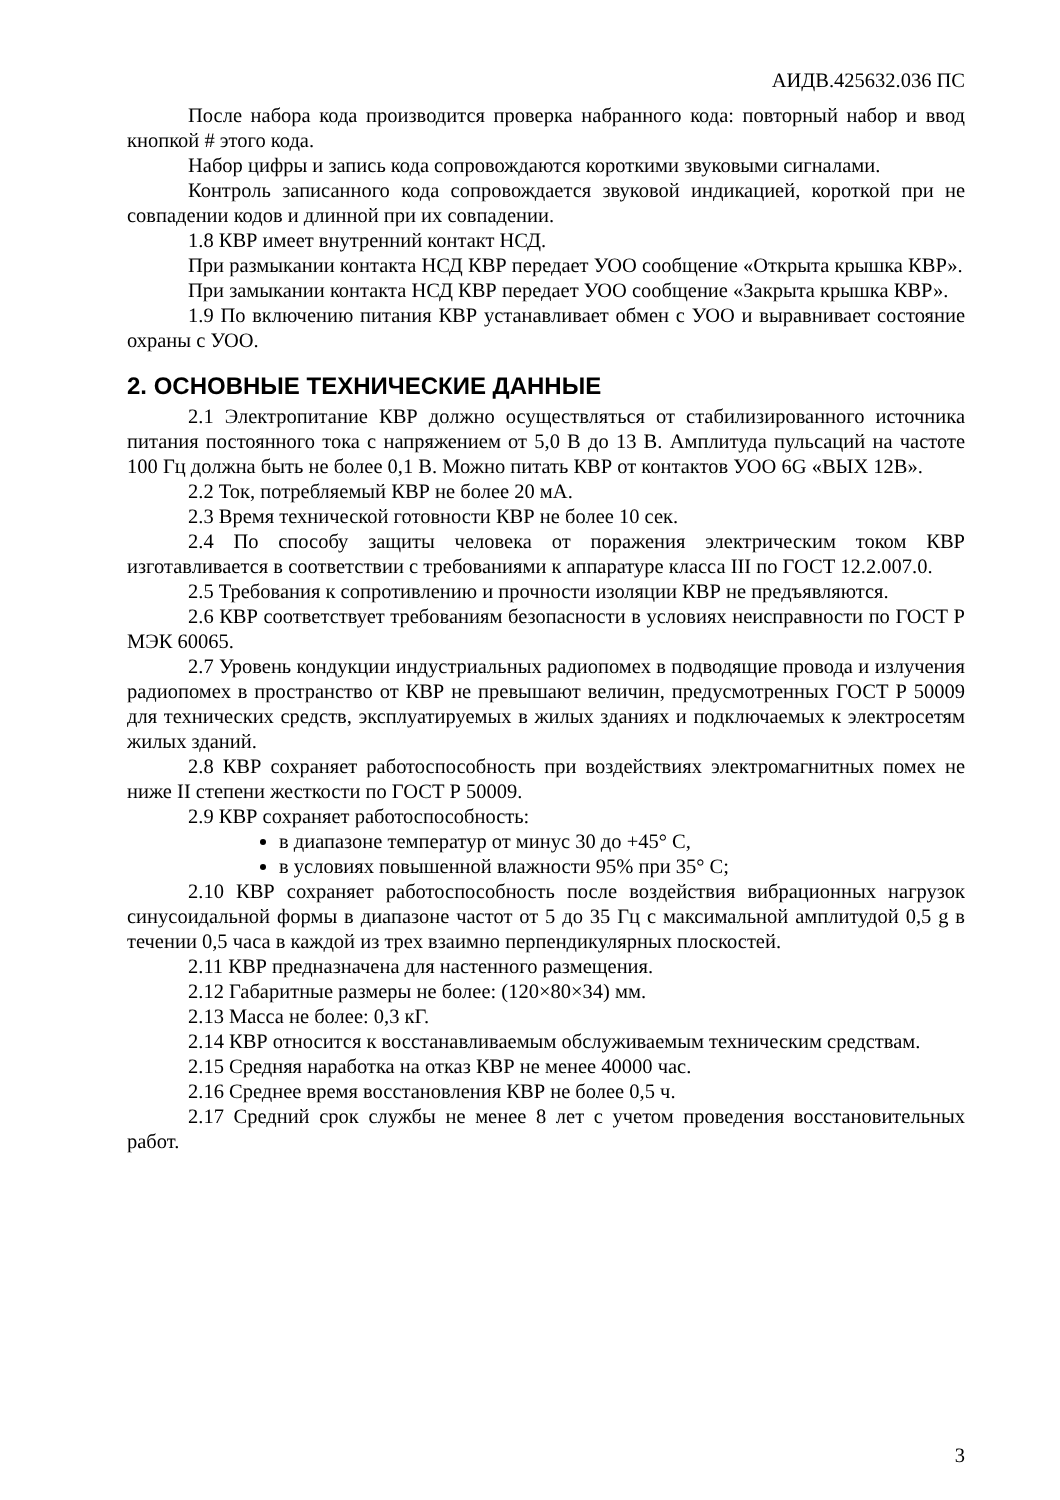АИДВ.425632.036 ПС
После набора кода производится проверка набранного кода: повторный набор и ввод кнопкой # этого кода.
Набор цифры и запись кода сопровождаются короткими звуковыми сигналами.
Контроль записанного кода сопровождается звуковой индикацией, короткой при не совпадении кодов и длинной при их совпадении.
1.8 КВР имеет внутренний контакт НСД.
При размыкании контакта НСД КВР передает УОО сообщение «Открыта крышка КВР».
При замыкании контакта НСД КВР передает УОО сообщение «Закрыта крышка КВР».
1.9 По включению питания КВР устанавливает обмен с УОО и выравнивает состояние охраны с УОО.
2. ОСНОВНЫЕ ТЕХНИЧЕСКИЕ ДАННЫЕ
2.1 Электропитание КВР должно осуществляться от стабилизированного источника питания постоянного тока с напряжением от 5,0 В до 13 В. Амплитуда пульсаций на частоте 100 Гц должна быть не более 0,1 В. Можно питать КВР от контактов УОО 6G «ВЫХ 12В».
2.2 Ток, потребляемый КВР не более 20 мА.
2.3 Время технической готовности КВР не более 10 сек.
2.4 По способу защиты человека от поражения электрическим током КВР изготавливается в соответствии с требованиями к аппаратуре класса III по ГОСТ 12.2.007.0.
2.5 Требования к сопротивлению и прочности изоляции КВР не предъявляются.
2.6 КВР соответствует требованиям безопасности в условиях неисправности по ГОСТ Р МЭК 60065.
2.7 Уровень кондукции индустриальных радиопомех в подводящие провода и излучения радиопомех в пространство от КВР не превышают величин, предусмотренных ГОСТ Р 50009 для технических средств, эксплуатируемых в жилых зданиях и подключаемых к электросетям жилых зданий.
2.8 КВР сохраняет работоспособность при воздействиях электромагнитных помех не ниже II степени жесткости по ГОСТ Р 50009.
2.9 КВР сохраняет работоспособность:
в диапазоне температур от минус 30 до +45° С,
в условиях повышенной влажности 95% при 35° С;
2.10 КВР сохраняет работоспособность после воздействия вибрационных нагрузок синусоидальной формы в диапазоне частот от 5 до 35 Гц с максимальной амплитудой 0,5 g в течении 0,5 часа в каждой из трех взаимно перпендикулярных плоскостей.
2.11 КВР предназначена для настенного размещения.
2.12 Габаритные размеры не более: (120×80×34) мм.
2.13 Масса не более: 0,3 кГ.
2.14 КВР относится к восстанавливаемым обслуживаемым техническим средствам.
2.15 Средняя наработка на отказ КВР не менее 40000 час.
2.16 Среднее время восстановления КВР не более 0,5 ч.
2.17 Средний срок службы не менее 8 лет с учетом проведения восстановительных работ.
3